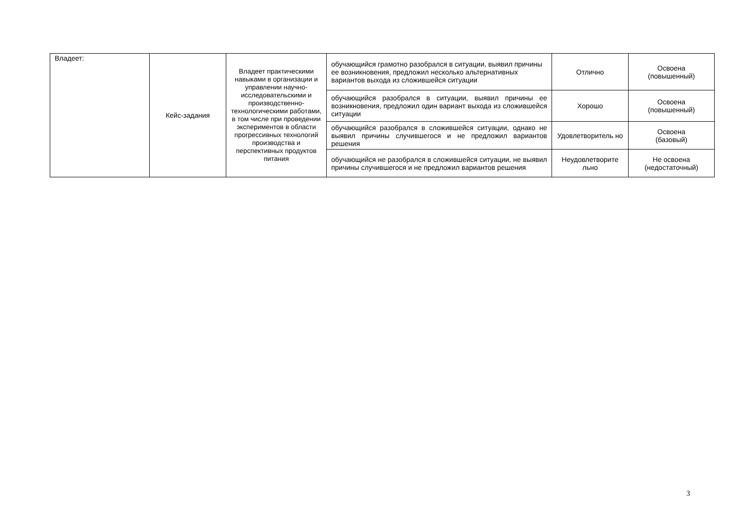| Владеет: | Кейс-задания | Владеет практическими навыками в организации и управлении научно-исследовательскими и производственно-технологическими работами, в том числе при проведении экспериментов в области прогрессивных технологий производства и перспективных продуктов питания | обучающийся грамотно разобрался в ситуации, выявил причины ее возникновения, предложил несколько альтернативных вариантов выхода из сложившейся ситуации | Отлично | Освоена (повышенный) |
| | | | обучающийся разобрался в ситуации, выявил причины ее возникновения, предложил один вариант выхода из сложившейся ситуации | Хорошо | Освоена (повышенный) |
| | | | обучающийся разобрался в сложившейся ситуации, однако не выявил причины случившегося и не предложил вариантов решения | Удовлетворитель но | Освоена (базовый) |
| | | | обучающийся не разобрался в сложившейся ситуации, не выявил причины случившегося и не предложил вариантов решения | Неудовлетворите льно | Не освоена (недостаточный) |
3